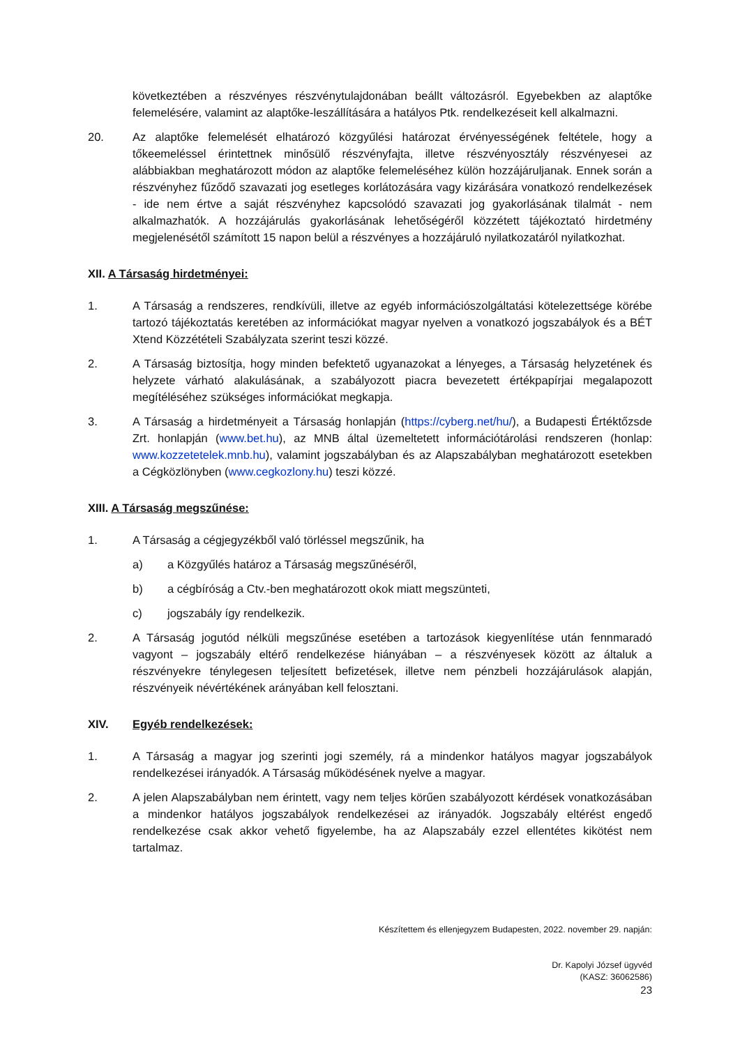következtében a részvényes részvénytulajdonában beállt változásról. Egyebekben az alaptőke felemelésére, valamint az alaptőke-leszállítására a hatályos Ptk. rendelkezéseit kell alkalmazni.
20. Az alaptőke felemelését elhatározó közgyűlési határozat érvényességének feltétele, hogy a tőkeemeléssel érintettnek minősülő részvényfajta, illetve részvényosztály részvényesei az alábbiakban meghatározott módon az alaptőke felemeléséhez külön hozzájáruljanak. Ennek során a részvényhez fűződő szavazati jog esetleges korlátozására vagy kizárására vonatkozó rendelkezések - ide nem értve a saját részvényhez kapcsolódó szavazati jog gyakorlásának tilalmát - nem alkalmazhatók. A hozzájárulás gyakorlásának lehetőségéről közzétett tájékoztató hirdetmény megjelenésétől számított 15 napon belül a részvényes a hozzájáruló nyilatkozatáról nyilatkozhat.
XII. A Társaság hirdetményei:
1. A Társaság a rendszeres, rendkívüli, illetve az egyéb információszolgáltatási kötelezettsége körébe tartozó tájékoztatás keretében az információkat magyar nyelven a vonatkozó jogszabályok és a BÉT Xtend Közzétételi Szabályzata szerint teszi közzé.
2. A Társaság biztosítja, hogy minden befektető ugyanazokat a lényeges, a Társaság helyzetének és helyzete várható alakulásának, a szabályozott piacra bevezetett értékpapírjai megalapozott megítéléséhez szükséges információkat megkapja.
3. A Társaság a hirdetményeit a Társaság honlapján (https://cyberg.net/hu/), a Budapesti Értéktőzsde Zrt. honlapján (www.bet.hu), az MNB által üzemeltetett információtárolási rendszeren (honlap: www.kozzetetelek.mnb.hu), valamint jogszabályban és az Alapszabályban meghatározott esetekben a Cégközlönyben (www.cegkozlony.hu) teszi közzé.
XIII. A Társaság megszűnése:
1. A Társaság a cégjegyzékből való törléssel megszűnik, ha
a) a Közgyűlés határoz a Társaság megszűnéséről,
b) a cégbíróság a Ctv.-ben meghatározott okok miatt megszünteti,
c) jogszabály így rendelkezik.
2. A Társaság jogutód nélküli megszűnése esetében a tartozások kiegyenlítése után fennmaradó vagyont – jogszabály eltérő rendelkezése hiányában – a részvényesek között az általuk a részvényekre ténylegesen teljesített befizetések, illetve nem pénzbeli hozzájárulások alapján, részvényeik névértékének arányában kell felosztani.
XIV. Egyéb rendelkezések:
1. A Társaság a magyar jog szerinti jogi személy, rá a mindenkor hatályos magyar jogszabályok rendelkezései irányadók. A Társaság működésének nyelve a magyar.
2. A jelen Alapszabályban nem érintett, vagy nem teljes körűen szabályozott kérdések vonatkozásában a mindenkor hatályos jogszabályok rendelkezései az irányadók. Jogszabály eltérést engedő rendelkezése csak akkor vehető figyelembe, ha az Alapszabály ezzel ellentétes kikötést nem tartalmaz.
Készítettem és ellenjegyzem Budapesten, 2022. november 29. napján:
Dr. Kapolyi József ügyvéd
(KASZ: 36062586)
23